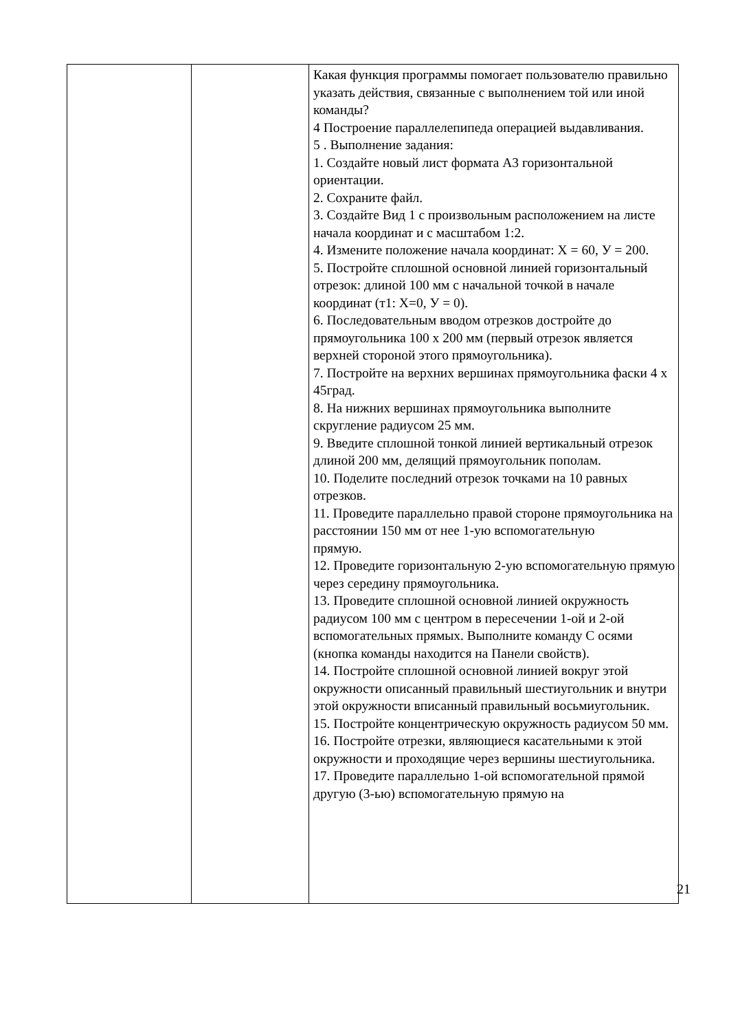| | | Какая функция программы помогает пользователю правильно указать действия, связанные с выполнением той или иной команды? 4 Построение параллелепипеда операцией выдавливания. 5 . Выполнение задания: 1. Создайте новый лист формата А3 горизонтальной ориентации. 2. Сохраните файл. 3. Создайте Вид 1 с произвольным расположением на листе начала координат и с масштабом 1:2. 4. Измените положение начала координат: Х = 60, У = 200. 5. Постройте сплошной основной линией горизонтальный отрезок: длиной 100 мм с начальной точкой в начале координат (т1: Х=0, У = 0). 6. Последовательным вводом отрезков достройте до прямоугольника 100 х 200 мм (первый отрезок является верхней стороной этого прямоугольника). 7. Постройте на верхних вершинах прямоугольника фаски 4 х 45град. 8. На нижних вершинах прямоугольника выполните скругление радиусом 25 мм. 9. Введите сплошной тонкой линией вертикальный отрезок длиной 200 мм, делящий прямоугольник пополам. 10. Поделите последний отрезок точками на 10 равных отрезков. 11. Проведите параллельно правой стороне прямоугольника на расстоянии 150 мм от нее 1-ую вспомогательную прямую. 12. Проведите горизонтальную 2-ую вспомогательную прямую через середину прямоугольника. 13. Проведите сплошной основной линией окружность радиусом 100 мм с центром в пересечении 1-ой и 2-ой вспомогательных прямых. Выполните команду С осями (кнопка команды находится на Панели свойств). 14. Постройте сплошной основной линией вокруг этой окружности описанный правильный шестиугольник и внутри этой окружности вписанный правильный восьмиугольник. 15. Постройте концентрическую окружность радиусом 50 мм. 16. Постройте отрезки, являющиеся касательными к этой окружности и проходящие через вершины шестиугольника. 17. Проведите параллельно 1-ой вспомогательной прямой другую (3-ью) вспомогательную прямую на |
21